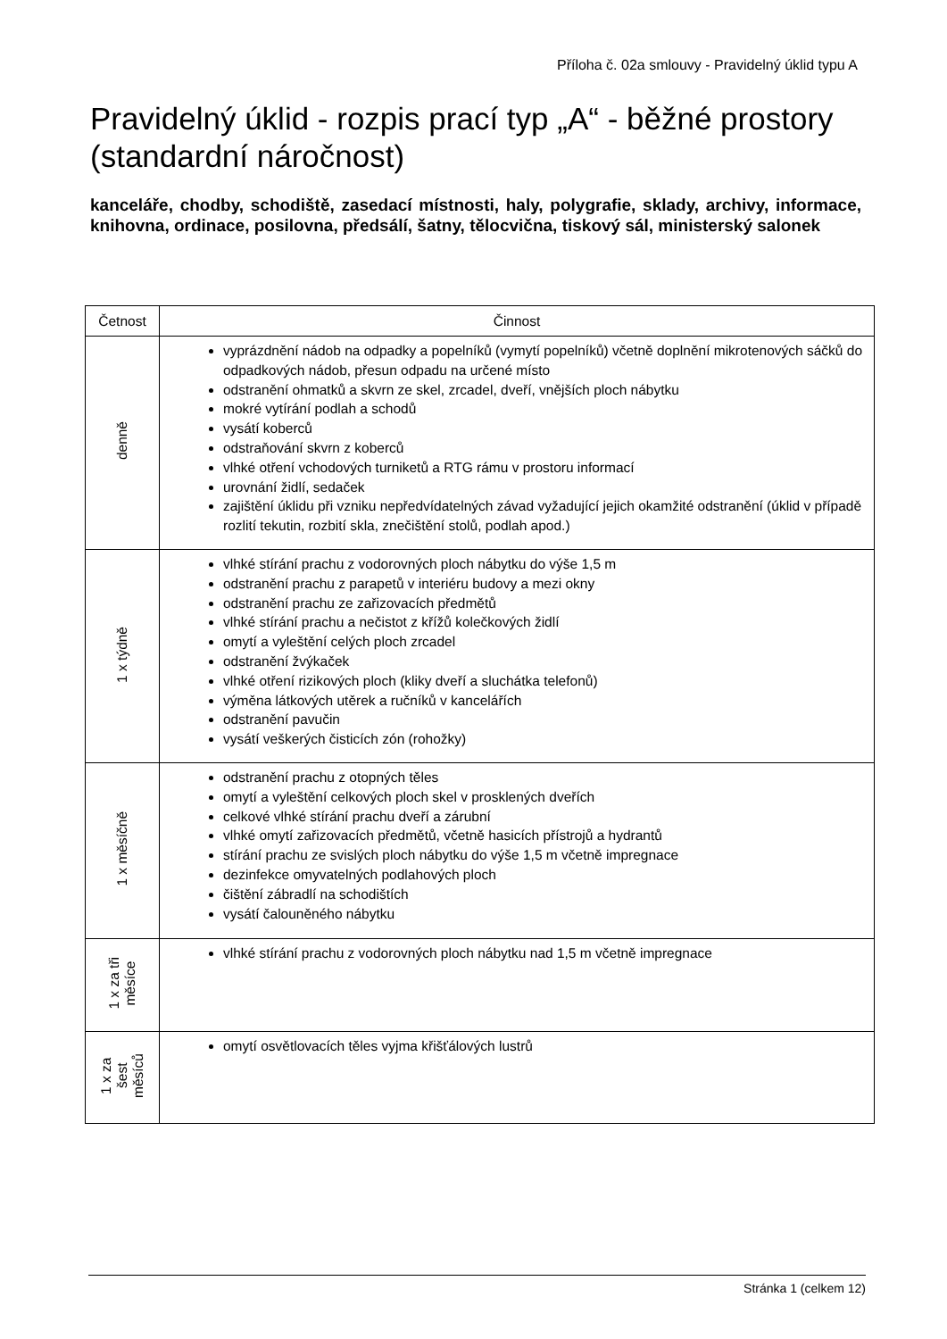Příloha č. 02a smlouvy - Pravidelný úklid typu A
Pravidelný úklid - rozpis prací typ „A“ - běžné prostory (standardní náročnost)
kanceláře, chodby, schodiště, zasedací místnosti, haly, polygrafie, sklady, archivy, informace, knihovna, ordinace, posilovna, předsálí, šatny, tělocvična, tiskový sál, ministerský salonek
| Četnost | Činnost |
| --- | --- |
| denně | vyprázdnění nádob na odpadky a popelníků (vymytí popelníků) včetně doplnění mikrotenových sáčků do odpadkových nádob, přesun odpadu na určené místo odstranění ohmatků a skvrn ze skel, zrcadel, dveří, vnějších ploch nábytku mokré vytírání podlah a schodů vysátí koberců odstraňování skvrn z koberců vlhké otření vchodových turniketů a RTG rámu v prostoru informací urovnání židlí, sedaček zajištění úklidu při vzniku nepředvídatelných závad vyžadující jejich okamžité odstranění (úklid v případě rozlití tekutin, rozbití skla, znečištění stolů, podlah apod.) |
| 1 x týdně | vlhké stírání prachu z vodorovných ploch nábytku do výše 1,5 m odstranění prachu z parapetů v interiéru budovy a mezi okny odstranění prachu ze zařizovacích předmětů vlhké stírání prachu a nečistot z křížů kolečkových židlí omytí a vyleštění celých ploch zrcadel odstranění žvýkaček vlhké otření rizikových ploch (kliky dveří a sluchátka telefonů) výměna látkových utěrek a ručníků v kancelářích odstranění pavučin vysátí veškerých čisticích zón (rohožky) |
| 1 x měsíčně | odstranění prachu z otopných těles omytí a vyleštění celkových ploch skel v prosklených dveřích celkové vlhké stírání prachu dveří a zárubní vlhké omytí zařizovacích předmětů, včetně hasicích přístrojů a hydrantů stírání prachu ze svislých ploch nábytku do výše 1,5 m včetně impregnace dezinfekce omyvatelných podlahových ploch čištění zábradlí na schodištích vysátí čalouněného nábytku |
| 1 x za tři měsíce | vlhké stírání prachu z vodorovných ploch nábytku nad 1,5 m včetně impregnace |
| 1 x za šest měsíců | omytí osvětlovacích těles vyjma křišťálových lustrů |
Stránka 1 (celkem 12)